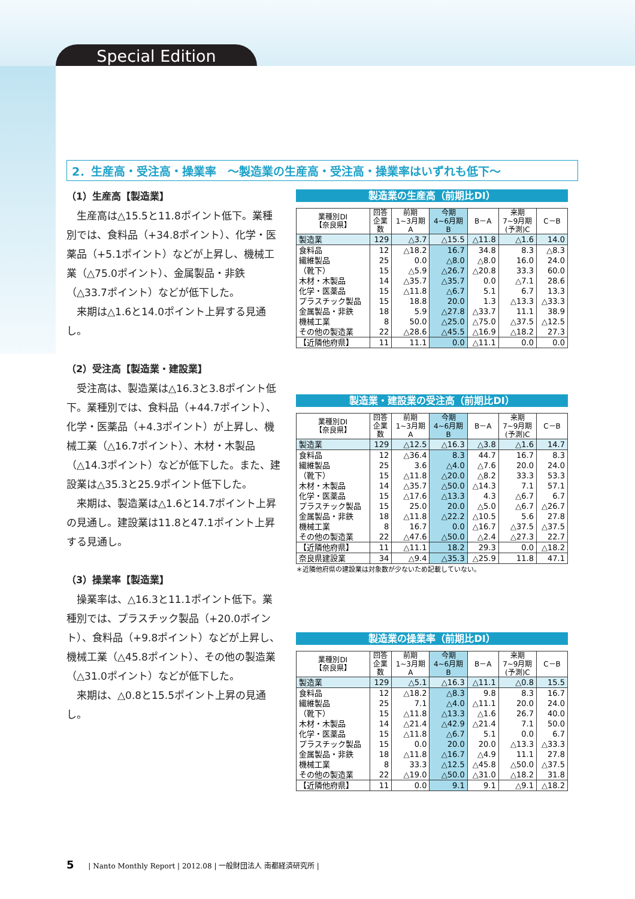Special Edition
2．生産高・受注高・操業率　～製造業の生産高・受注高・操業率はいずれも低下～
（1）生産高【製造業】
生産高は△15.5と11.8ポイント低下。業種別では、食料品（+34.8ポイント）、化学・医薬品（+5.1ポイント）などが上昇し、機械工業（△75.0ポイント）、金属製品・非鉄（△33.7ポイント）などが低下した。
来期は△1.6と14.0ポイント上昇する見通し。
（2）受注高【製造業・建設業】
受注高は、製造業は△16.3と3.8ポイント低下。業種別では、食料品（+44.7ポイント）、化学・医薬品（+4.3ポイント）が上昇し、機械工業（△16.7ポイント）、木材・木製品（△14.3ポイント）などが低下した。また、建設業は△35.3と25.9ポイント低下した。
来期は、製造業は△1.6と14.7ポイント上昇の見通し。建設業は11.8と47.1ポイント上昇する見通し。
（3）操業率【製造業】
操業率は、△16.3と11.1ポイント低下。業種別では、プラスチック製品（+20.0ポイント）、食料品（+9.8ポイント）などが上昇し、機械工業（△45.8ポイント）、その他の製造業（△31.0ポイント）などが低下した。
来期は、△0.8と15.5ポイント上昇の見通し。
製造業の生産高（前期比DI）
| 業種別DI 【奈良県】 | 回答 企業 数 | 前期 1~3月期 A | 今期 4~6月期 B | B－A | 来期 7~9月期 (予測)C | C－B |
| --- | --- | --- | --- | --- | --- | --- |
| 製造業 | 129 | △3.7 | △15.5 | △11.8 | △1.6 | 14.0 |
| 食料品 | 12 | △18.2 | 16.7 | 34.8 | 8.3 | △8.3 |
| 繊維製品 | 25 | 0.0 | △8.0 | △8.0 | 16.0 | 24.0 |
| （靴下） | 15 | △5.9 | △26.7 | △20.8 | 33.3 | 60.0 |
| 木材・木製品 | 14 | △35.7 | △35.7 | 0.0 | △7.1 | 28.6 |
| 化学・医薬品 | 15 | △11.8 | △6.7 | 5.1 | 6.7 | 13.3 |
| プラスチック製品 | 15 | 18.8 | 20.0 | 1.3 | △13.3 | △33.3 |
| 金属製品・非鉄 | 18 | 5.9 | △27.8 | △33.7 | 11.1 | 38.9 |
| 機械工業 | 8 | 50.0 | △25.0 | △75.0 | △37.5 | △12.5 |
| その他の製造業 | 22 | △28.6 | △45.5 | △16.9 | △18.2 | 27.3 |
| 【近隣他府県】 | 11 | 11.1 | 0.0 | △11.1 | 0.0 | 0.0 |
製造業・建設業の受注高（前期比DI）
| 業種別DI 【奈良県】 | 回答 企業 数 | 前期 1~3月期 A | 今期 4~6月期 B | B－A | 来期 7~9月期 (予測)C | C－B |
| --- | --- | --- | --- | --- | --- | --- |
| 製造業 | 129 | △12.5 | △16.3 | △3.8 | △1.6 | 14.7 |
| 食料品 | 12 | △36.4 | 8.3 | 44.7 | 16.7 | 8.3 |
| 繊維製品 | 25 | 3.6 | △4.0 | △7.6 | 20.0 | 24.0 |
| （靴下） | 15 | △11.8 | △20.0 | △8.2 | 33.3 | 53.3 |
| 木材・木製品 | 14 | △35.7 | △50.0 | △14.3 | 7.1 | 57.1 |
| 化学・医薬品 | 15 | △17.6 | △13.3 | 4.3 | △6.7 | 6.7 |
| プラスチック製品 | 15 | 25.0 | 20.0 | △5.0 | △6.7 | △26.7 |
| 金属製品・非鉄 | 18 | △11.8 | △22.2 | △10.5 | 5.6 | 27.8 |
| 機械工業 | 8 | 16.7 | 0.0 | △16.7 | △37.5 | △37.5 |
| その他の製造業 | 22 | △47.6 | △50.0 | △2.4 | △27.3 | 22.7 |
| 【近隣他府県】 | 11 | △11.1 | 18.2 | 29.3 | 0.0 | △18.2 |
| 奈良県建設業 | 34 | △9.4 | △35.3 | △25.9 | 11.8 | 47.1 |
＊近隣他府県の建設業は対象数が少ないため記載していない。
製造業の操業率（前期比DI）
| 業種別DI 【奈良県】 | 回答 企業 数 | 前期 1~3月期 A | 今期 4~6月期 B | B－A | 来期 7~9月期 (予測)C | C－B |
| --- | --- | --- | --- | --- | --- | --- |
| 製造業 | 129 | △5.1 | △16.3 | △11.1 | △0.8 | 15.5 |
| 食料品 | 12 | △18.2 | △8.3 | 9.8 | 8.3 | 16.7 |
| 繊維製品 | 25 | 7.1 | △4.0 | △11.1 | 20.0 | 24.0 |
| （靴下） | 15 | △11.8 | △13.3 | △1.6 | 26.7 | 40.0 |
| 木材・木製品 | 14 | △21.4 | △42.9 | △21.4 | 7.1 | 50.0 |
| 化学・医薬品 | 15 | △11.8 | △6.7 | 5.1 | 0.0 | 6.7 |
| プラスチック製品 | 15 | 0.0 | 20.0 | 20.0 | △13.3 | △33.3 |
| 金属製品・非鉄 | 18 | △11.8 | △16.7 | △4.9 | 11.1 | 27.8 |
| 機械工業 | 8 | 33.3 | △12.5 | △45.8 | △50.0 | △37.5 |
| その他の製造業 | 22 | △19.0 | △50.0 | △31.0 | △18.2 | 31.8 |
| 【近隣他府県】 | 11 | 0.0 | 9.1 | 9.1 | △9.1 | △18.2 |
5 | Nanto Monthly Report | 2012.08 | 一般財団法人 南都経済研究所 |